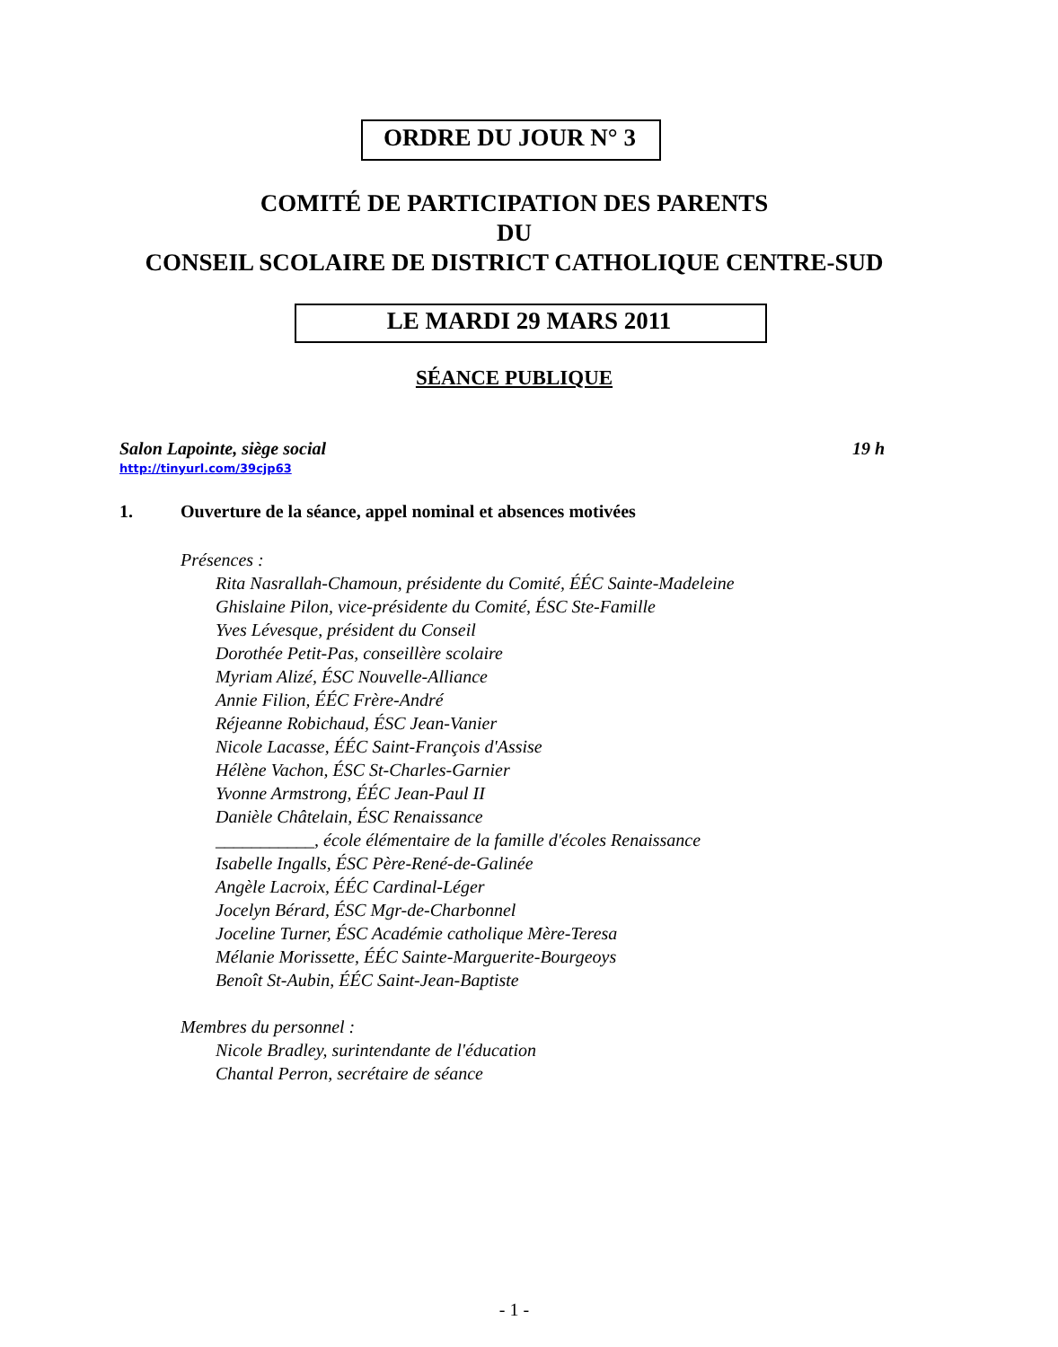ORDRE DU JOUR N° 3
COMITÉ DE PARTICIPATION DES PARENTS
DU
CONSEIL SCOLAIRE DE DISTRICT CATHOLIQUE CENTRE-SUD
LE MARDI 29 MARS 2011
SÉANCE PUBLIQUE
Salon Lapointe, siège social 19 h
http://tinyurl.com/39cjp63
1. Ouverture de la séance, appel nominal et absences motivées
Présences :
Rita Nasrallah-Chamoun, présidente du Comité, ÉÉC Sainte-Madeleine
Ghislaine Pilon, vice-présidente du Comité, ÉSC Ste-Famille
Yves Lévesque, président du Conseil
Dorothée Petit-Pas, conseillère scolaire
Myriam Alizé, ÉSC Nouvelle-Alliance
Annie Filion, ÉÉC Frère-André
Réjeanne Robichaud, ÉSC Jean-Vanier
Nicole Lacasse, ÉÉC Saint-François d'Assise
Hélène Vachon, ÉSC St-Charles-Garnier
Yvonne Armstrong, ÉÉC Jean-Paul II
Danièle Châtelain, ÉSC Renaissance
___________, école élémentaire de la famille d'écoles Renaissance
Isabelle Ingalls, ÉSC Père-René-de-Galinée
Angèle Lacroix, ÉÉC Cardinal-Léger
Jocelyn Bérard, ÉSC Mgr-de-Charbonnel
Joceline Turner, ÉSC Académie catholique Mère-Teresa
Mélanie Morissette, ÉÉC Sainte-Marguerite-Bourgeoys
Benoît St-Aubin, ÉÉC Saint-Jean-Baptiste
Membres du personnel :
Nicole Bradley, surintendante de l'éducation
Chantal Perron, secrétaire de séance
- 1 -